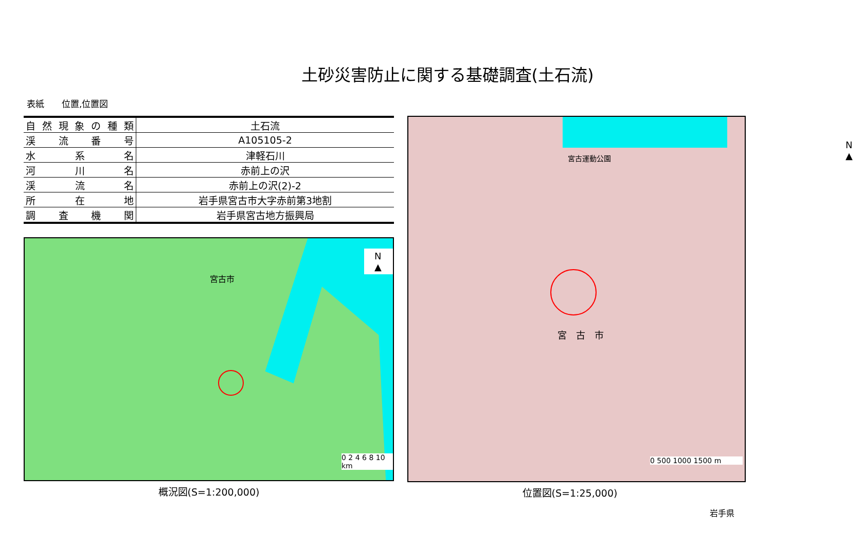土砂災害防止に関する基礎調査(土石流)
表紙　　位置,位置図
| 自然現象の種類 | 土石流 |
| 渓流番号 | A105105-2 |
| 水系名 | 津軽石川 |
| 河川名 | 赤前上の沢 |
| 渓流名 | 赤前上の沢(2)-2 |
| 所在地 | 岩手県宮古市大字赤前第3地割 |
| 調査機関 | 岩手県宮古地方振興局 |
宮古市
0 2 4 6 8 10 km
N ▲
概況図(S=1:200,000)
宮古運動公園
宮　古　市
0 500 1000 1500 m
N ▲
位置図(S=1:25,000)
岩手県